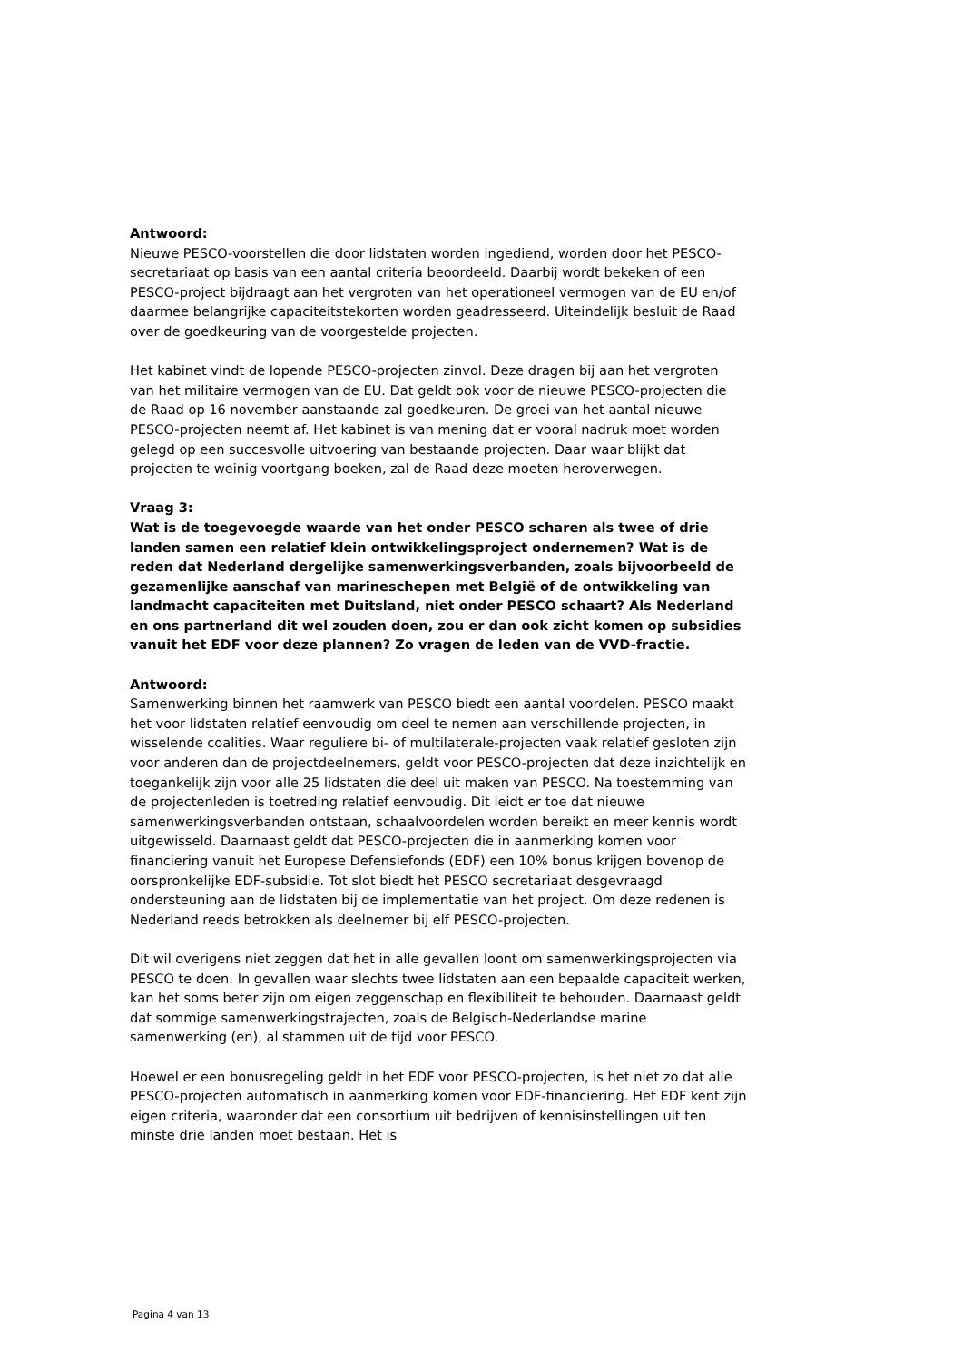Antwoord:
Nieuwe PESCO-voorstellen die door lidstaten worden ingediend, worden door het PESCO-secretariaat op basis van een aantal criteria beoordeeld. Daarbij wordt bekeken of een PESCO-project bijdraagt aan het vergroten van het operationeel vermogen van de EU en/of daarmee belangrijke capaciteitstekorten worden geadresseerd. Uiteindelijk besluit de Raad over de goedkeuring van de voorgestelde projecten.
Het kabinet vindt de lopende PESCO-projecten zinvol. Deze dragen bij aan het vergroten van het militaire vermogen van de EU. Dat geldt ook voor de nieuwe PESCO-projecten die de Raad op 16 november aanstaande zal goedkeuren. De groei van het aantal nieuwe PESCO-projecten neemt af. Het kabinet is van mening dat er vooral nadruk moet worden gelegd op een succesvolle uitvoering van bestaande projecten. Daar waar blijkt dat projecten te weinig voortgang boeken, zal de Raad deze moeten heroverwegen.
Vraag 3:
Wat is de toegevoegde waarde van het onder PESCO scharen als twee of drie landen samen een relatief klein ontwikkelingsproject ondernemen? Wat is de reden dat Nederland dergelijke samenwerkingsverbanden, zoals bijvoorbeeld de gezamenlijke aanschaf van marineschepen met België of de ontwikkeling van landmacht capaciteiten met Duitsland, niet onder PESCO schaart? Als Nederland en ons partnerland dit wel zouden doen, zou er dan ook zicht komen op subsidies vanuit het EDF voor deze plannen? Zo vragen de leden van de VVD-fractie.
Antwoord:
Samenwerking binnen het raamwerk van PESCO biedt een aantal voordelen. PESCO maakt het voor lidstaten relatief eenvoudig om deel te nemen aan verschillende projecten, in wisselende coalities. Waar reguliere bi- of multilaterale-projecten vaak relatief gesloten zijn voor anderen dan de projectdeelnemers, geldt voor PESCO-projecten dat deze inzichtelijk en toegankelijk zijn voor alle 25 lidstaten die deel uit maken van PESCO. Na toestemming van de projectenleden is toetreding relatief eenvoudig. Dit leidt er toe dat nieuwe samenwerkingsverbanden ontstaan, schaalvoordelen worden bereikt en meer kennis wordt uitgewisseld. Daarnaast geldt dat PESCO-projecten die in aanmerking komen voor financiering vanuit het Europese Defensiefonds (EDF) een 10% bonus krijgen bovenop de oorspronkelijke EDF-subsidie. Tot slot biedt het PESCO secretariaat desgevraagd ondersteuning aan de lidstaten bij de implementatie van het project. Om deze redenen is Nederland reeds betrokken als deelnemer bij elf PESCO-projecten.
Dit wil overigens niet zeggen dat het in alle gevallen loont om samenwerkingsprojecten via PESCO te doen. In gevallen waar slechts twee lidstaten aan een bepaalde capaciteit werken, kan het soms beter zijn om eigen zeggenschap en flexibiliteit te behouden. Daarnaast geldt dat sommige samenwerkingstrajecten, zoals de Belgisch-Nederlandse marine samenwerking (en), al stammen uit de tijd voor PESCO.
Hoewel er een bonusregeling geldt in het EDF voor PESCO-projecten, is het niet zo dat alle PESCO-projecten automatisch in aanmerking komen voor EDF-financiering. Het EDF kent zijn eigen criteria, waaronder dat een consortium uit bedrijven of kennisinstellingen uit ten minste drie landen moet bestaan. Het is
Pagina 4 van 13